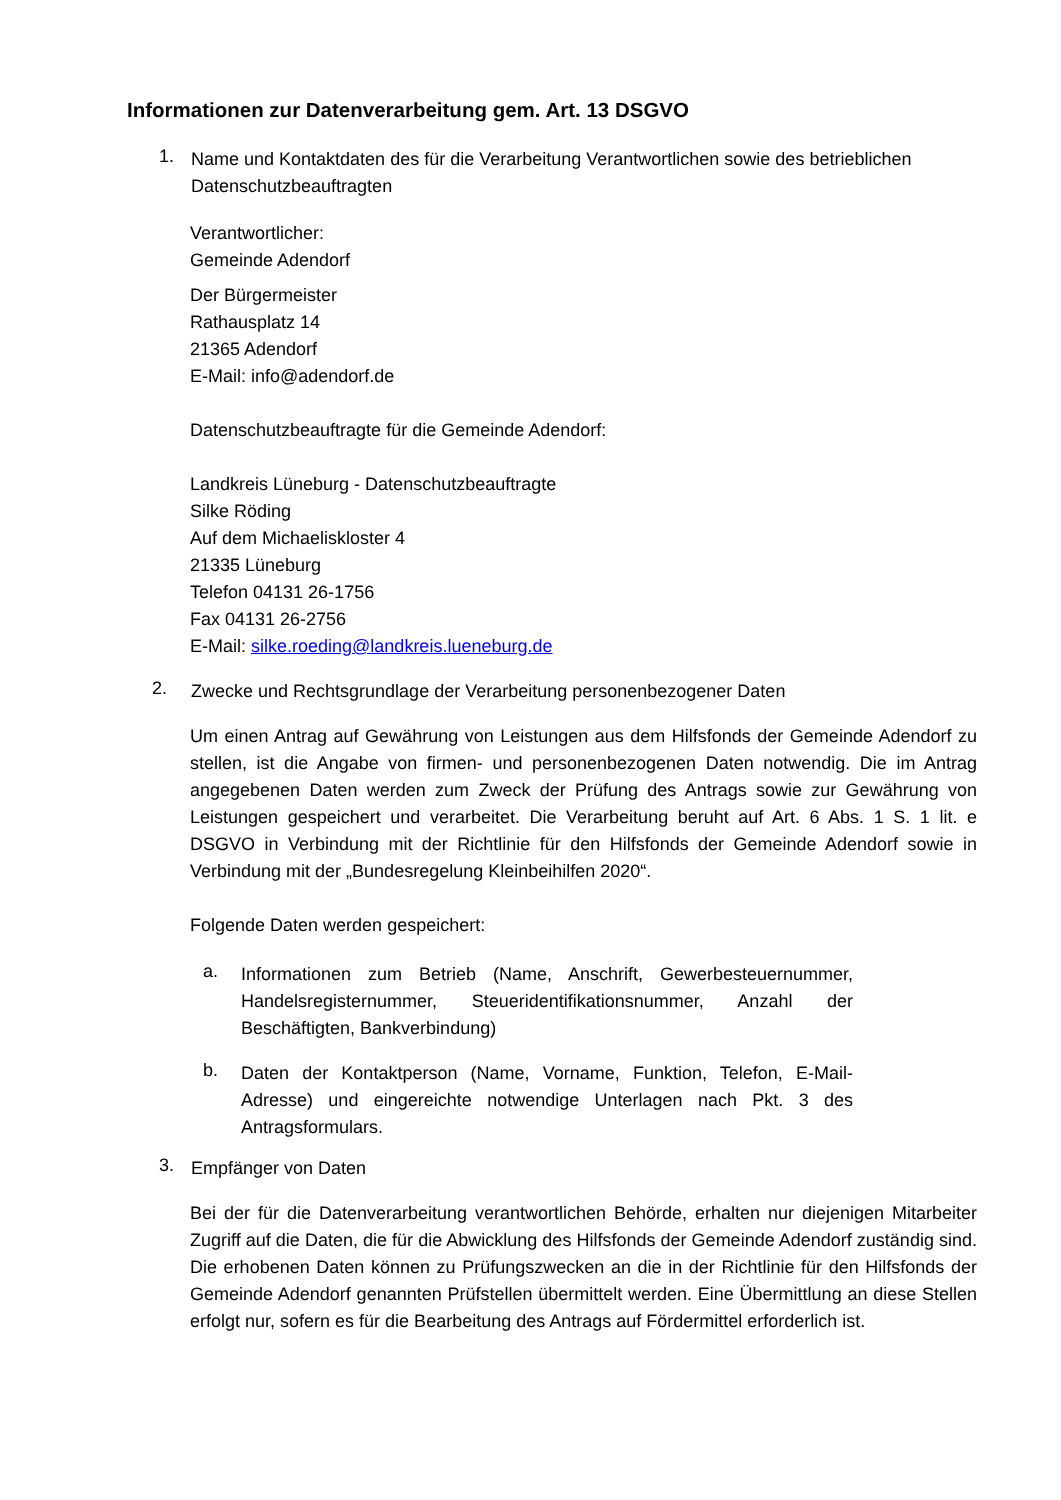Informationen zur Datenverarbeitung gem. Art. 13 DSGVO
1.
Name und Kontaktdaten des für die Verarbeitung Verantwortlichen sowie des betrieblichen Datenschutzbeauftragten
Verantwortlicher:
Gemeinde Adendorf
Der Bürgermeister
Rathausplatz 14
21365 Adendorf
E-Mail: info@adendorf.de
Datenschutzbeauftragte für die Gemeinde Adendorf:
Landkreis Lüneburg - Datenschutzbeauftragte
Silke Röding
Auf dem Michaeliskloster 4
21335 Lüneburg
Telefon 04131 26-1756
Fax 04131 26-2756
E-Mail: silke.roeding@landkreis.lueneburg.de
2.
Zwecke und Rechtsgrundlage der Verarbeitung personenbezogener Daten
Um einen Antrag auf Gewährung von Leistungen aus dem Hilfsfonds der Gemeinde Adendorf zu stellen, ist die Angabe von firmen- und personenbezogenen Daten notwendig. Die im Antrag angegebenen Daten werden zum Zweck der Prüfung des Antrags sowie zur Gewährung von Leistungen gespeichert und verarbeitet. Die Verarbeitung beruht auf Art. 6 Abs. 1 S. 1 lit. e DSGVO in Verbindung mit der Richtlinie für den Hilfsfonds der Gemeinde Adendorf sowie in Verbindung mit der „Bundesregelung Kleinbeihilfen 2020“.
Folgende Daten werden gespeichert:
a.
Informationen zum Betrieb (Name, Anschrift, Gewerbesteuernummer, Handelsregisternummer, Steueridentifikationsnummer, Anzahl der Beschäftigten, Bankverbindung)
b.
Daten der Kontaktperson (Name, Vorname, Funktion, Telefon, E-Mail-Adresse) und eingereichte notwendige Unterlagen nach Pkt. 3 des Antragsformulars.
3.
Empfänger von Daten
Bei der für die Datenverarbeitung verantwortlichen Behörde, erhalten nur diejenigen Mitarbeiter Zugriff auf die Daten, die für die Abwicklung des Hilfsfonds der Gemeinde Adendorf zuständig sind. Die erhobenen Daten können zu Prüfungszwecken an die in der Richtlinie für den Hilfsfonds der Gemeinde Adendorf genannten Prüfstellen übermittelt werden. Eine Übermittlung an diese Stellen erfolgt nur, sofern es für die Bearbeitung des Antrags auf Fördermittel erforderlich ist.